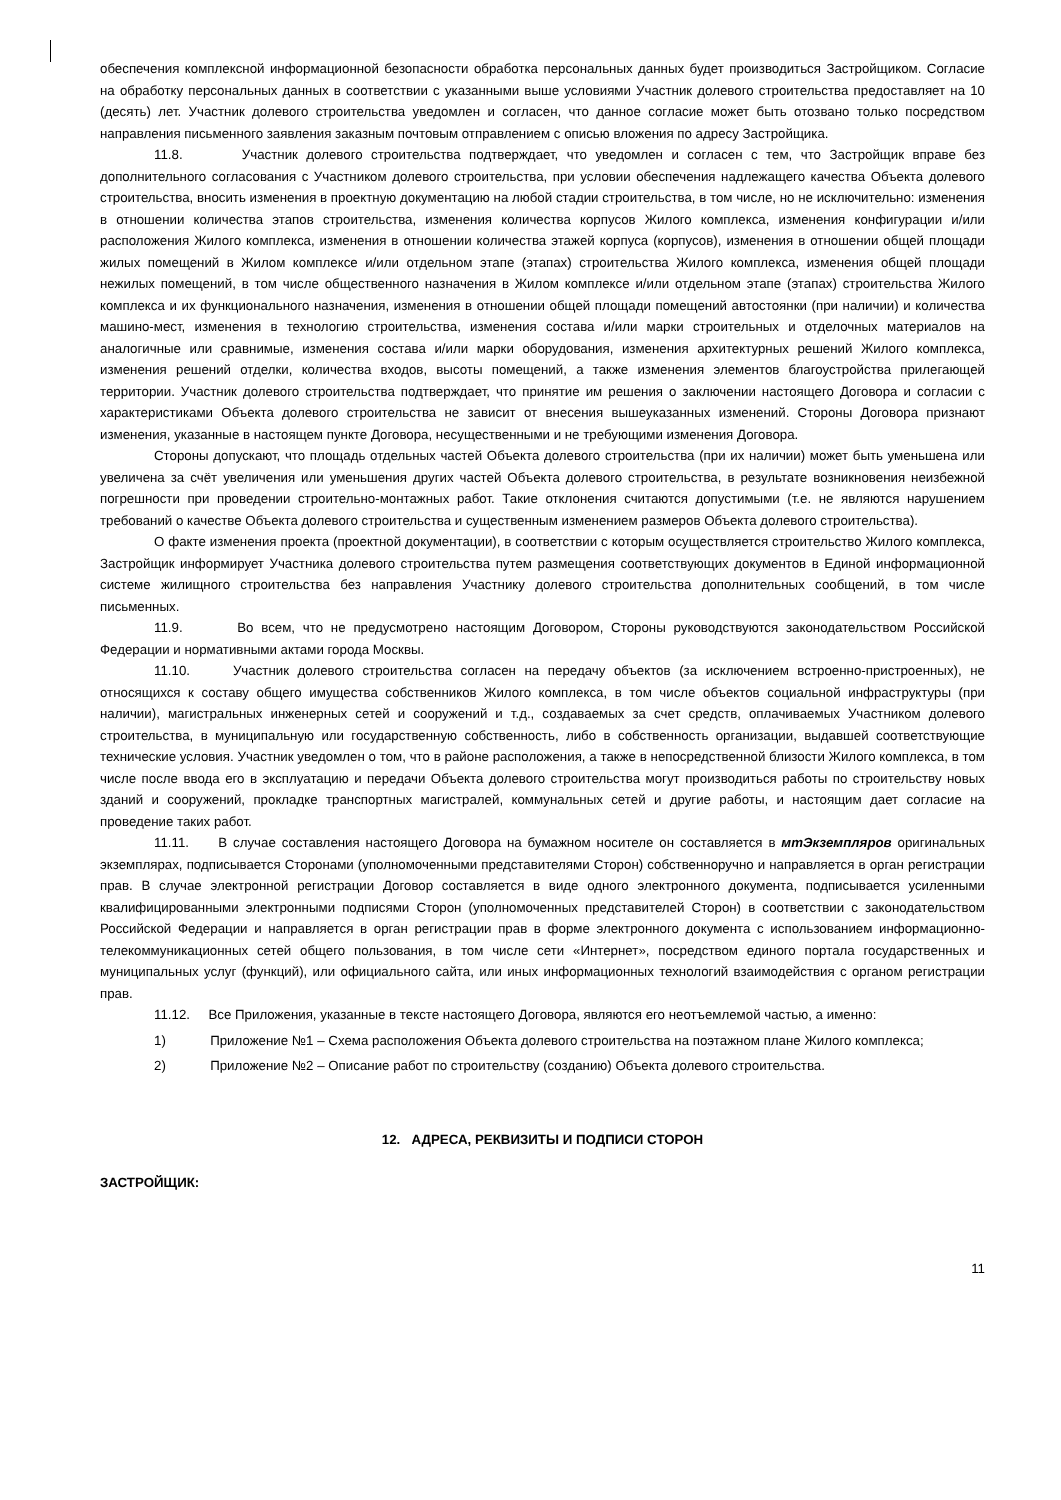обеспечения комплексной информационной безопасности обработка персональных данных будет производиться Застройщиком. Согласие на обработку персональных данных в соответствии с указанными выше условиями Участник долевого строительства предоставляет на 10 (десять) лет. Участник долевого строительства уведомлен и согласен, что данное согласие может быть отозвано только посредством направления письменного заявления заказным почтовым отправлением с описью вложения по адресу Застройщика.
11.8. Участник долевого строительства подтверждает, что уведомлен и согласен с тем, что Застройщик вправе без дополнительного согласования с Участником долевого строительства, при условии обеспечения надлежащего качества Объекта долевого строительства, вносить изменения в проектную документацию на любой стадии строительства, в том числе, но не исключительно: изменения в отношении количества этапов строительства, изменения количества корпусов Жилого комплекса, изменения конфигурации и/или расположения Жилого комплекса, изменения в отношении количества этажей корпуса (корпусов), изменения в отношении общей площади жилых помещений в Жилом комплексе и/или отдельном этапе (этапах) строительства Жилого комплекса, изменения общей площади нежилых помещений, в том числе общественного назначения в Жилом комплексе и/или отдельном этапе (этапах) строительства Жилого комплекса и их функционального назначения, изменения в отношении общей площади помещений автостоянки (при наличии) и количества машино-мест, изменения в технологию строительства, изменения состава и/или марки строительных и отделочных материалов на аналогичные или сравнимые, изменения состава и/или марки оборудования, изменения архитектурных решений Жилого комплекса, изменения решений отделки, количества входов, высоты помещений, а также изменения элементов благоустройства прилегающей территории. Участник долевого строительства подтверждает, что принятие им решения о заключении настоящего Договора и согласии с характеристиками Объекта долевого строительства не зависит от внесения вышеуказанных изменений. Стороны Договора признают изменения, указанные в настоящем пункте Договора, несущественными и не требующими изменения Договора.
Стороны допускают, что площадь отдельных частей Объекта долевого строительства (при их наличии) может быть уменьшена или увеличена за счёт увеличения или уменьшения других частей Объекта долевого строительства, в результате возникновения неизбежной погрешности при проведении строительно-монтажных работ. Такие отклонения считаются допустимыми (т.е. не являются нарушением требований о качестве Объекта долевого строительства и существенным изменением размеров Объекта долевого строительства).
О факте изменения проекта (проектной документации), в соответствии с которым осуществляется строительство Жилого комплекса, Застройщик информирует Участника долевого строительства путем размещения соответствующих документов в Единой информационной системе жилищного строительства без направления Участнику долевого строительства дополнительных сообщений, в том числе письменных.
11.9. Во всем, что не предусмотрено настоящим Договором, Стороны руководствуются законодательством Российской Федерации и нормативными актами города Москвы.
11.10. Участник долевого строительства согласен на передачу объектов (за исключением встроенно-пристроенных), не относящихся к составу общего имущества собственников Жилого комплекса, в том числе объектов социальной инфраструктуры (при наличии), магистральных инженерных сетей и сооружений и т.д., создаваемых за счет средств, оплачиваемых Участником долевого строительства, в муниципальную или государственную собственность, либо в собственность организации, выдавшей соответствующие технические условия. Участник уведомлен о том, что в районе расположения, а также в непосредственной близости Жилого комплекса, в том числе после ввода его в эксплуатацию и передачи Объекта долевого строительства могут производиться работы по строительству новых зданий и сооружений, прокладке транспортных магистралей, коммунальных сетей и другие работы, и настоящим дает согласие на проведение таких работ.
11.11. В случае составления настоящего Договора на бумажном носителе он составляется в мтЭкземпляров оригинальных экземплярах, подписывается Сторонами (уполномоченными представителями Сторон) собственноручно и направляется в орган регистрации прав. В случае электронной регистрации Договор составляется в виде одного электронного документа, подписывается усиленными квалифицированными электронными подписями Сторон (уполномоченных представителей Сторон) в соответствии с законодательством Российской Федерации и направляется в орган регистрации прав в форме электронного документа с использованием информационно-телекоммуникационных сетей общего пользования, в том числе сети «Интернет», посредством единого портала государственных и муниципальных услуг (функций), или официального сайта, или иных информационных технологий взаимодействия с органом регистрации прав.
11.12. Все Приложения, указанные в тексте настоящего Договора, являются его неотъемлемой частью, а именно:
1) Приложение №1 – Схема расположения Объекта долевого строительства на поэтажном плане Жилого комплекса;
2) Приложение №2 – Описание работ по строительству (созданию) Объекта долевого строительства.
12. АДРЕСА, РЕКВИЗИТЫ И ПОДПИСИ СТОРОН
ЗАСТРОЙЩИК:
11